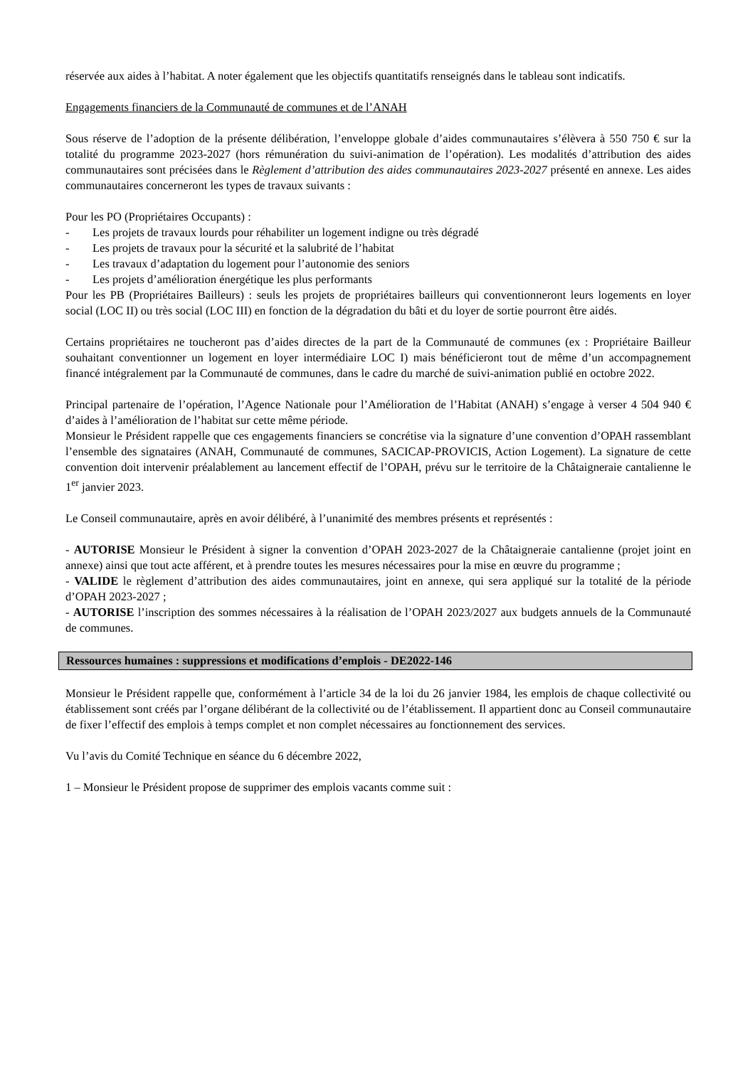réservée aux aides à l’habitat. A noter également que les objectifs quantitatifs renseignés dans le tableau sont indicatifs.
Engagements financiers de la Communauté de communes et de l’ANAH
Sous réserve de l’adoption de la présente délibération, l’enveloppe globale d’aides communautaires s’élèvera à 550 750 € sur la totalité du programme 2023-2027 (hors rémunération du suivi-animation de l’opération). Les modalités d’attribution des aides communautaires sont précisées dans le Règlement d’attribution des aides communautaires 2023-2027 présenté en annexe. Les aides communautaires concerneront les types de travaux suivants :
Pour les PO (Propriétaires Occupants) :
- Les projets de travaux lourds pour réhabiliter un logement indigne ou très dégradé
- Les projets de travaux pour la sécurité et la salubrité de l’habitat
- Les travaux d’adaptation du logement pour l’autonomie des seniors
- Les projets d’amélioration énergétique les plus performants
Pour les PB (Propriétaires Bailleurs) : seuls les projets de propriétaires bailleurs qui conventionneront leurs logements en loyer social (LOC II) ou très social (LOC III) en fonction de la dégradation du bâti et du loyer de sortie pourront être aidés.
Certains propriétaires ne toucheront pas d’aides directes de la part de la Communauté de communes (ex : Propriétaire Bailleur souhaitant conventionner un logement en loyer intermédiaire LOC I) mais bénéficieront tout de même d’un accompagnement financé intégralement par la Communauté de communes, dans le cadre du marché de suivi-animation publié en octobre 2022.
Principal partenaire de l’opération, l’Agence Nationale pour l’Amélioration de l’Habitat (ANAH) s’engage à verser 4 504 940 € d’aides à l’amélioration de l’habitat sur cette même période.
Monsieur le Président rappelle que ces engagements financiers se concrétise via la signature d’une convention d’OPAH rassemblant l’ensemble des signataires (ANAH, Communauté de communes, SACICAP-PROVICIS, Action Logement). La signature de cette convention doit intervenir préalablement au lancement effectif de l’OPAH, prévu sur le territoire de la Châtaigneraie cantalienne le 1<sup>er</sup> janvier 2023.
Le Conseil communautaire, après en avoir délibéré, à l’unanimité des membres présents et représentés :
- AUTORISE Monsieur le Président à signer la convention d’OPAH 2023-2027 de la Châtaigneraie cantalienne (projet joint en annexe) ainsi que tout acte afférent, et à prendre toutes les mesures nécessaires pour la mise en œuvre du programme ;
- VALIDE le règlement d’attribution des aides communautaires, joint en annexe, qui sera appliqué sur la totalité de la période d’OPAH 2023-2027 ;
- AUTORISE l’inscription des sommes nécessaires à la réalisation de l’OPAH 2023/2027 aux budgets annuels de la Communauté de communes.
Ressources humaines : suppressions et modifications d’emplois - DE2022-146
Monsieur le Président rappelle que, conformément à l’article 34 de la loi du 26 janvier 1984, les emplois de chaque collectivité ou établissement sont créés par l’organe délibérant de la collectivité ou de l’établissement. Il appartient donc au Conseil communautaire de fixer l’effectif des emplois à temps complet et non complet nécessaires au fonctionnement des services.
Vu l’avis du Comité Technique en séance du 6 décembre 2022,
1 – Monsieur le Président propose de supprimer des emplois vacants comme suit :